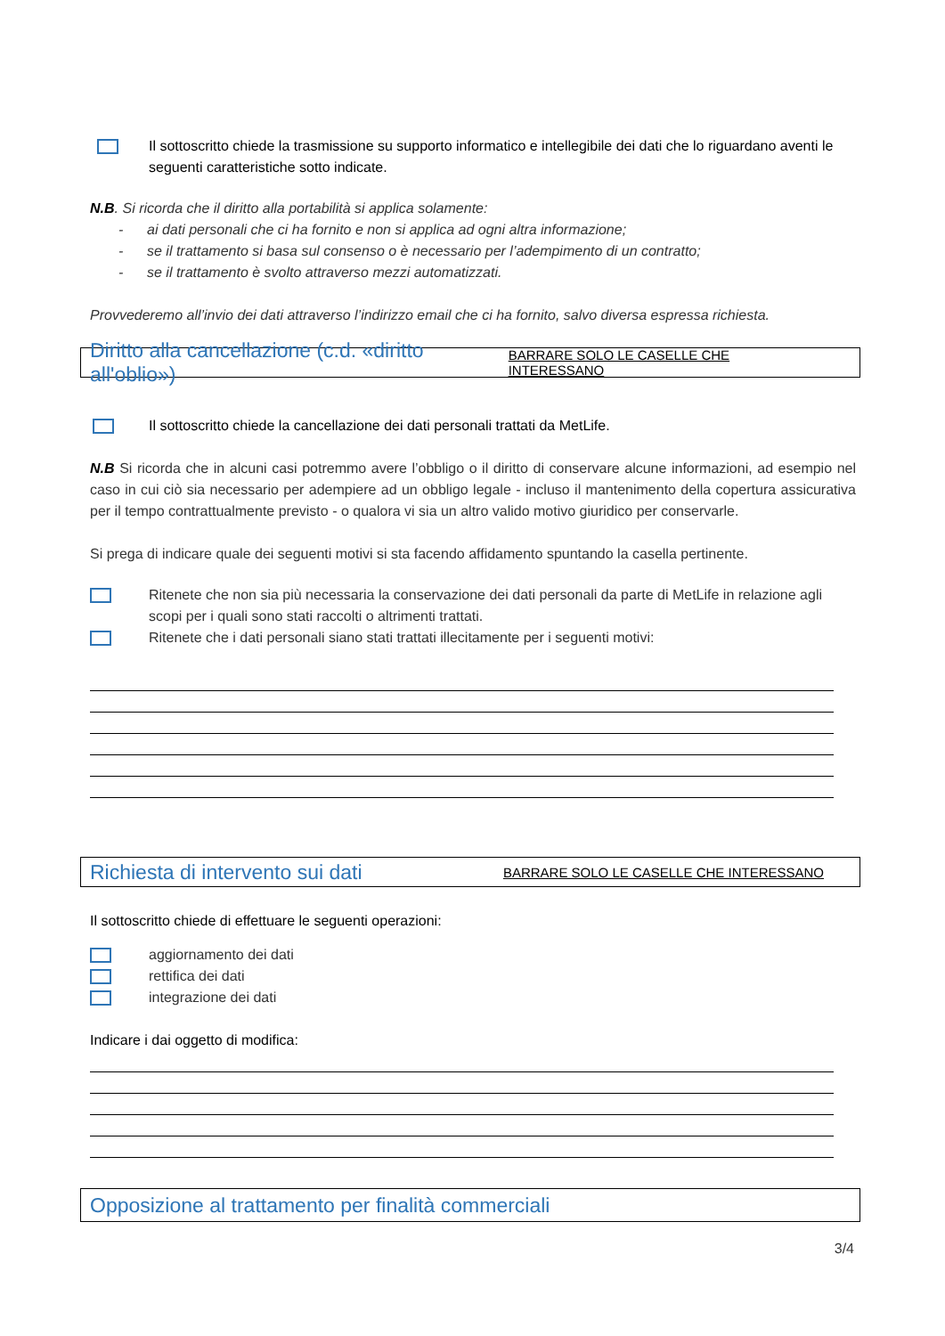Il sottoscritto chiede la trasmissione su supporto informatico e intellegibile dei dati che lo riguardano aventi le seguenti caratteristiche sotto indicate.
N.B. Si ricorda che il diritto alla portabilità si applica solamente:
- ai dati personali che ci ha fornito e non si applica ad ogni altra informazione;
- se il trattamento si basa sul consenso o è necessario per l’adempimento di un contratto;
- se il trattamento è svolto attraverso mezzi automatizzati.
Provvederemo all’invio dei dati attraverso l’indirizzo email che ci ha fornito, salvo diversa espressa richiesta.
Diritto alla cancellazione (c.d. «diritto all'oblio») BARRARE SOLO LE CASELLE CHE INTERESSANO
Il sottoscritto chiede la cancellazione dei dati personali trattati da MetLife.
N.B Si ricorda che in alcuni casi potremmo avere l’obbligo o il diritto di conservare alcune informazioni, ad esempio nel caso in cui ciò sia necessario per adempiere ad un obbligo legale - incluso il mantenimento della copertura assicurativa per il tempo contrattualmente previsto - o qualora vi sia un altro valido motivo giuridico per conservarle.
Si prega di indicare quale dei seguenti motivi si sta facendo affidamento spuntando la casella pertinente.
Ritenete che non sia più necessaria la conservazione dei dati personali da parte di MetLife in relazione agli scopi per i quali sono stati raccolti o altrimenti trattati.
Ritenete che i dati personali siano stati trattati illecitamente per i seguenti motivi:
Richiesta di intervento sui dati BARRARE SOLO LE CASELLE CHE INTERESSANO
Il sottoscritto chiede di effettuare le seguenti operazioni:
aggiornamento dei dati
rettifica dei dati
integrazione dei dati
Indicare i dai oggetto di modifica:
Opposizione al trattamento per finalità commerciali
3/4